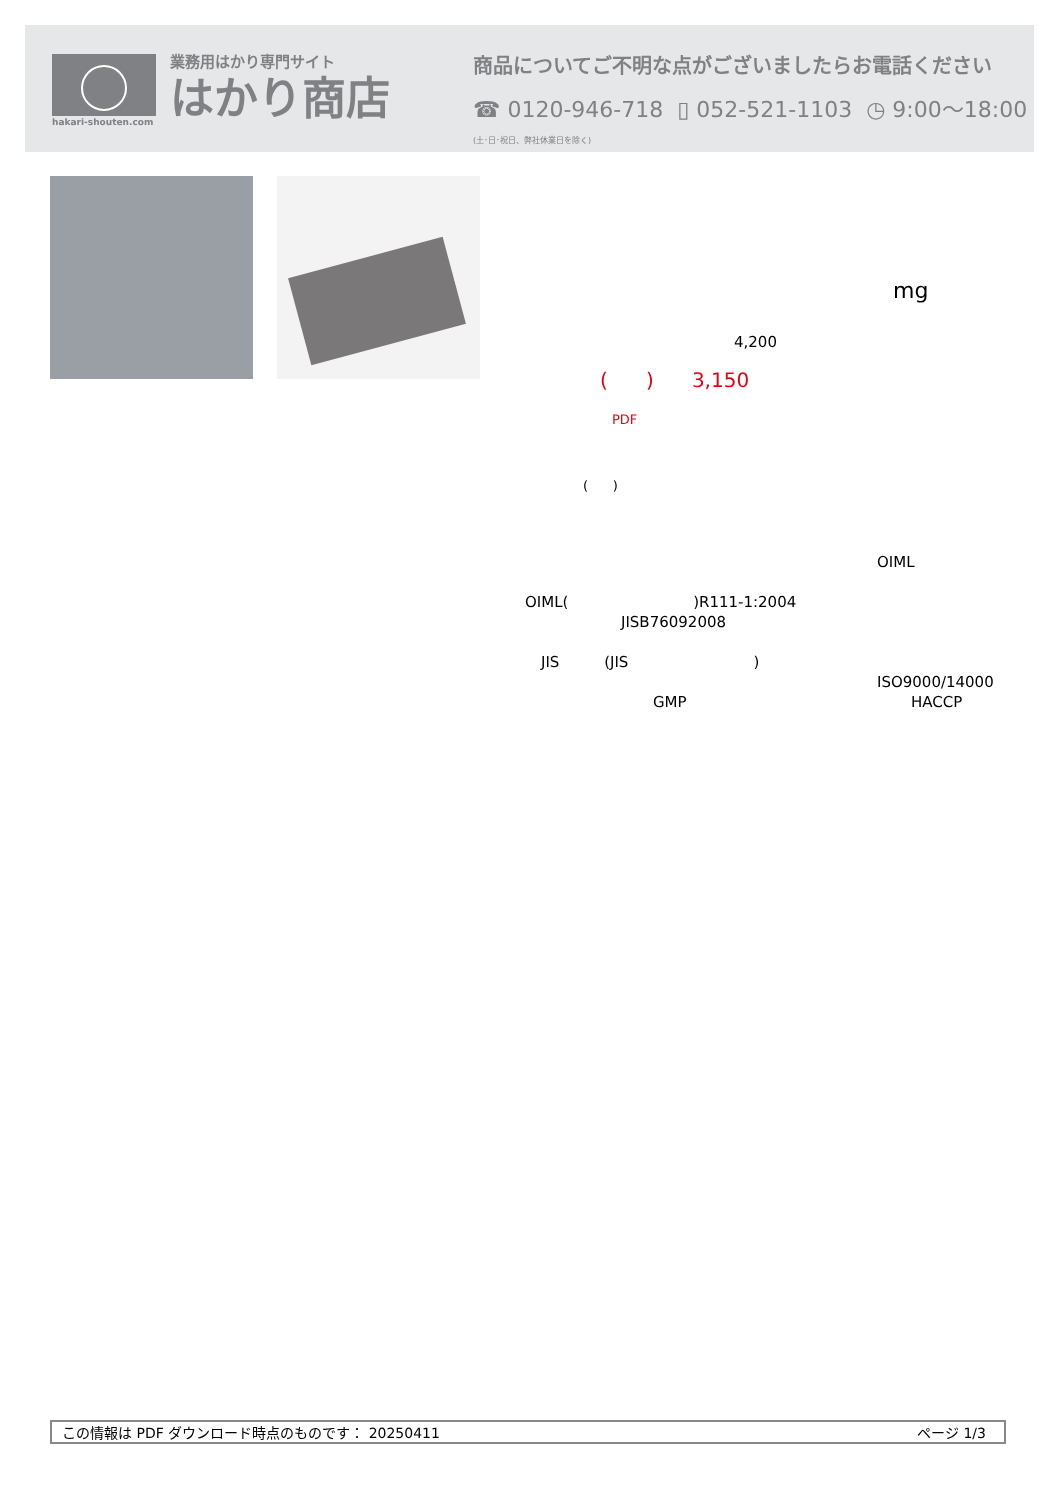hakari-shouten.com
業務用はかり専門サイト
はかり商店
商品についてご不明な点がございましたらお電話ください
☎ 0120-946-718 ▯ 052-521-1103 ◷ 9:00〜18:00 (土･日･祝日、弊社休業日を除く)
mg
4,200
( ) 3,150
PDF
( )
OIML
OIML( )R111-1:2004
JISB76092008
JIS (JIS)
ISO9000/14000
GMP HACCP
この情報は PDF ダウンロード時点のものです： 20250411 ページ 1/3